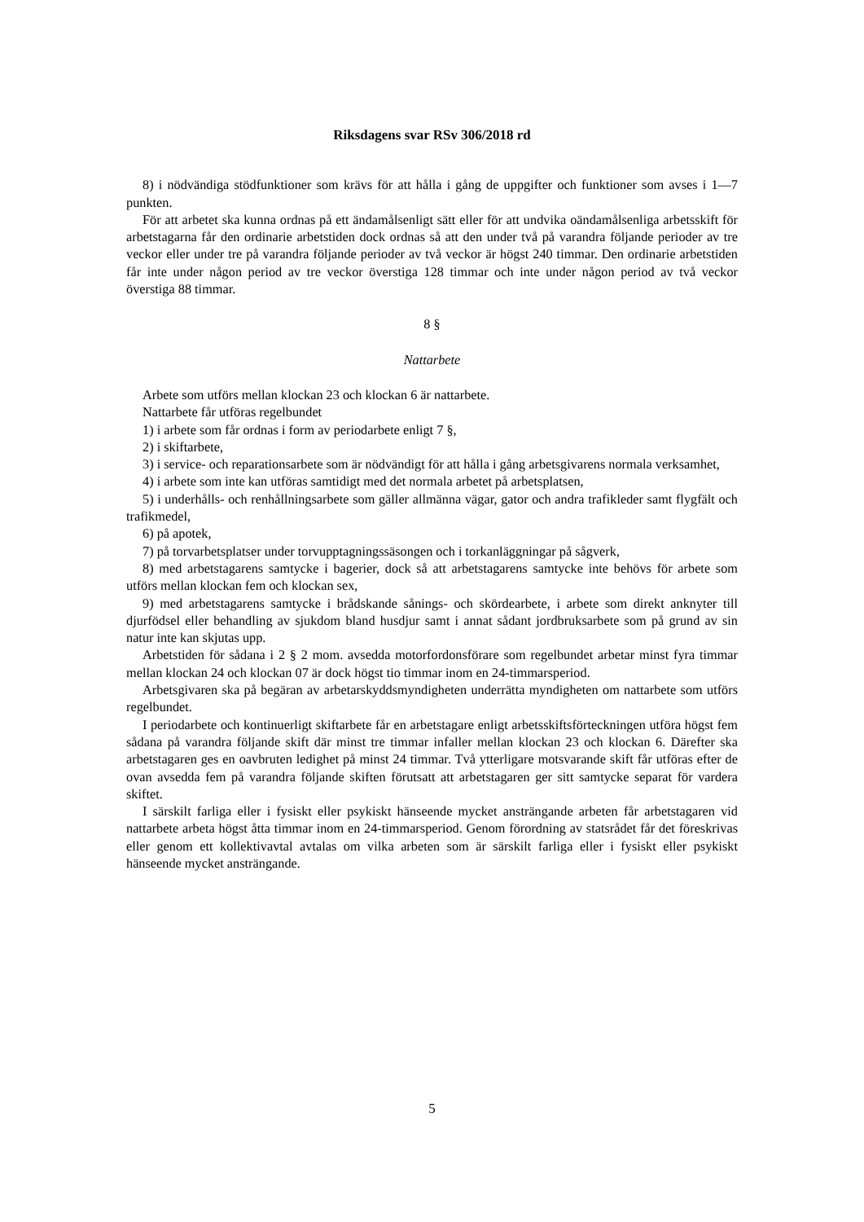Riksdagens svar RSv 306/2018 rd
8) i nödvändiga stödfunktioner som krävs för att hålla i gång de uppgifter och funktioner som avses i 1—7 punkten.
För att arbetet ska kunna ordnas på ett ändamålsenligt sätt eller för att undvika oändamålsenliga arbetsskift för arbetstagarna får den ordinarie arbetstiden dock ordnas så att den under två på varandra följande perioder av tre veckor eller under tre på varandra följande perioder av två veckor är högst 240 timmar. Den ordinarie arbetstiden får inte under någon period av tre veckor överstiga 128 timmar och inte under någon period av två veckor överstiga 88 timmar.
8 §
Nattarbete
Arbete som utförs mellan klockan 23 och klockan 6 är nattarbete.
Nattarbete får utföras regelbundet
1) i arbete som får ordnas i form av periodarbete enligt 7 §,
2) i skiftarbete,
3) i service- och reparationsarbete som är nödvändigt för att hålla i gång arbetsgivarens normala verksamhet,
4) i arbete som inte kan utföras samtidigt med det normala arbetet på arbetsplatsen,
5) i underhålls- och renhållningsarbete som gäller allmänna vägar, gator och andra trafikleder samt flygfält och trafikmedel,
6) på apotek,
7) på torvarbetsplatser under torvupptagningssäsongen och i torkanläggningar på sågverk,
8) med arbetstagarens samtycke i bagerier, dock så att arbetstagarens samtycke inte behövs för arbete som utförs mellan klockan fem och klockan sex,
9) med arbetstagarens samtycke i brådskande sånings- och skördearbete, i arbete som direkt anknyter till djurfödsel eller behandling av sjukdom bland husdjur samt i annat sådant jordbruksarbete som på grund av sin natur inte kan skjutas upp.
Arbetstiden för sådana i 2 § 2 mom. avsedda motorfordonsförare som regelbundet arbetar minst fyra timmar mellan klockan 24 och klockan 07 är dock högst tio timmar inom en 24-timmarsperiod.
Arbetsgivaren ska på begäran av arbetarskyddsmyndigheten underrätta myndigheten om nattarbete som utförs regelbundet.
I periodarbete och kontinuerligt skiftarbete får en arbetstagare enligt arbetsskiftsförteckningen utföra högst fem sådana på varandra följande skift där minst tre timmar infaller mellan klockan 23 och klockan 6. Därefter ska arbetstagaren ges en oavbruten ledighet på minst 24 timmar. Två ytterligare motsvarande skift får utföras efter de ovan avsedda fem på varandra följande skiften förutsatt att arbetstagaren ger sitt samtycke separat för vardera skiftet.
I särskilt farliga eller i fysiskt eller psykiskt hänseende mycket ansträngande arbeten får arbetstagaren vid nattarbete arbeta högst åtta timmar inom en 24-timmarsperiod. Genom förordning av statsrådet får det föreskrivas eller genom ett kollektivavtal avtalas om vilka arbeten som är särskilt farliga eller i fysiskt eller psykiskt hänseende mycket ansträngande.
5